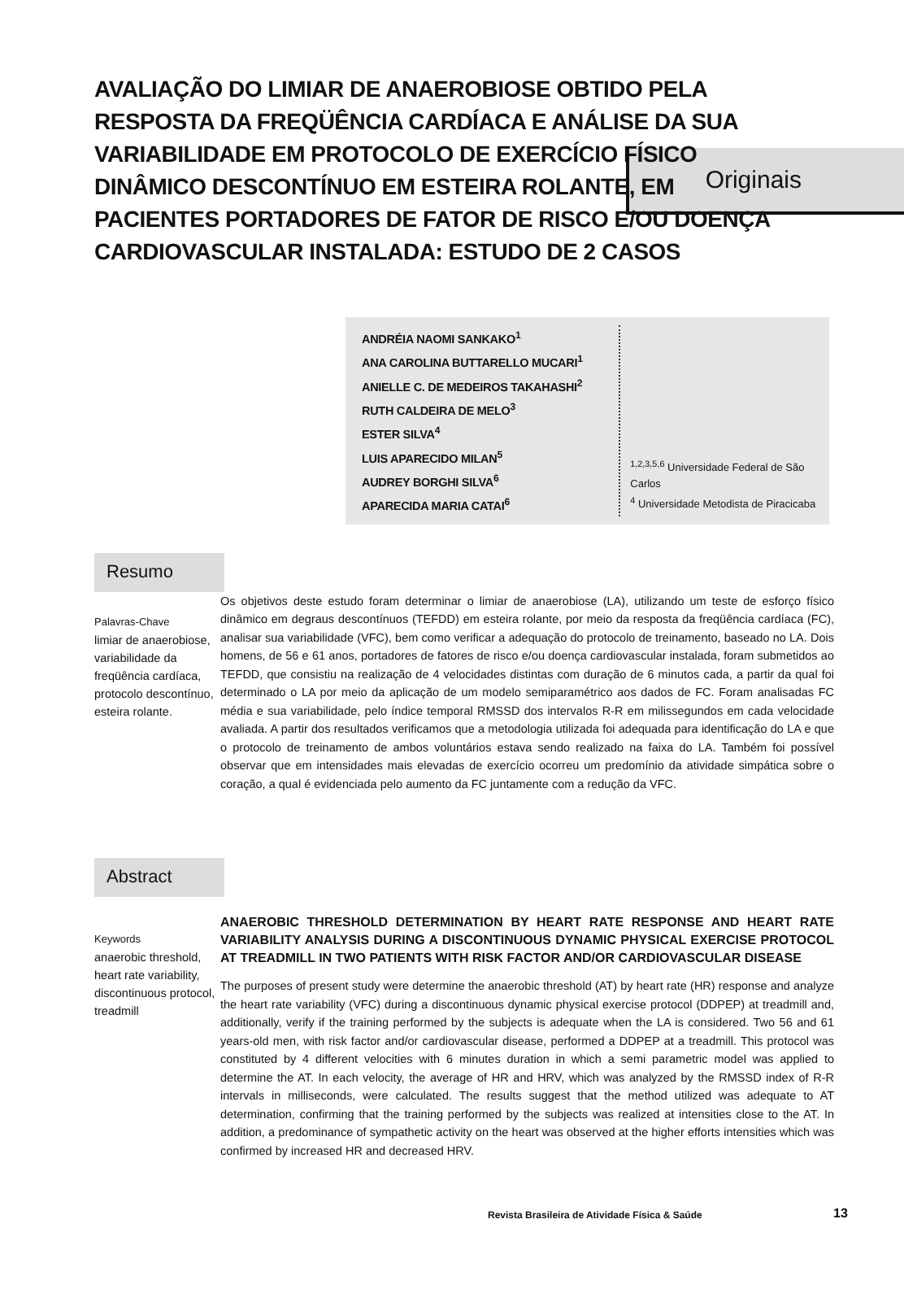Originais
AVALIAÇÃO DO LIMIAR DE ANAEROBIOSE OBTIDO PELA RESPOSTA DA FREQÜÊNCIA CARDÍACA E ANÁLISE DA SUA VARIABILIDADE EM PROTOCOLO DE EXERCÍCIO FÍSICO DINÂMICO DESCONTÍNUO EM ESTEIRA ROLANTE, EM PACIENTES PORTADORES DE FATOR DE RISCO E/OU DOENÇA CARDIOVASCULAR INSTALADA: ESTUDO DE 2 CASOS
ANDRÉIA NAOMI SANKAKO<sup>1</sup>
ANA CAROLINA BUTTARELLO MUCARI<sup>1</sup>
ANIELLE C. DE MEDEIROS TAKAHASHI<sup>2</sup>
RUTH CALDEIRA DE MELO<sup>3</sup>
ESTER SILVA<sup>4</sup>
LUIS APARECIDO MILAN<sup>5</sup>
AUDREY BORGHI SILVA<sup>6</sup>
APARECIDA MARIA CATAI<sup>6</sup>
<sup>1,2,3,5,6</sup> Universidade Federal de São Carlos
<sup>4</sup> Universidade Metodista de Piracicaba
Resumo
Palavras-Chave
limiar de anaerobiose, variabilidade da freqüência cardíaca, protocolo descontínuo, esteira rolante.
Os objetivos deste estudo foram determinar o limiar de anaerobiose (LA), utilizando um teste de esforço físico dinâmico em degraus descontínuos (TEFDD) em esteira rolante, por meio da resposta da freqüência cardíaca (FC), analisar sua variabilidade (VFC), bem como verificar a adequação do protocolo de treinamento, baseado no LA. Dois homens, de 56 e 61 anos, portadores de fatores de risco e/ou doença cardiovascular instalada, foram submetidos ao TEFDD, que consistiu na realização de 4 velocidades distintas com duração de 6 minutos cada, a partir da qual foi determinado o LA por meio da aplicação de um modelo semiparamétrico aos dados de FC. Foram analisadas FC média e sua variabilidade, pelo índice temporal RMSSD dos intervalos R-R em milissegundos em cada velocidade avaliada. A partir dos resultados verificamos que a metodologia utilizada foi adequada para identificação do LA e que o protocolo de treinamento de ambos voluntários estava sendo realizado na faixa do LA. Também foi possível observar que em intensidades mais elevadas de exercício ocorreu um predomínio da atividade simpática sobre o coração, a qual é evidenciada pelo aumento da FC juntamente com a redução da VFC.
Abstract
Keywords
anaerobic threshold, heart rate variability, discontinuous protocol, treadmill
ANAEROBIC THRESHOLD DETERMINATION BY HEART RATE RESPONSE AND HEART RATE VARIABILITY ANALYSIS DURING A DISCONTINUOUS DYNAMIC PHYSICAL EXERCISE PROTOCOL AT TREADMILL IN TWO PATIENTS WITH RISK FACTOR AND/OR CARDIOVASCULAR DISEASE
The purposes of present study were determine the anaerobic threshold (AT) by heart rate (HR) response and analyze the heart rate variability (VFC) during a discontinuous dynamic physical exercise protocol (DDPEP) at treadmill and, additionally, verify if the training performed by the subjects is adequate when the LA is considered. Two 56 and 61 years-old men, with risk factor and/or cardiovascular disease, performed a DDPEP at a treadmill. This protocol was constituted by 4 different velocities with 6 minutes duration in which a semi parametric model was applied to determine the AT. In each velocity, the average of HR and HRV, which was analyzed by the RMSSD index of R-R intervals in milliseconds, were calculated. The results suggest that the method utilized was adequate to AT determination, confirming that the training performed by the subjects was realized at intensities close to the AT. In addition, a predominance of sympathetic activity on the heart was observed at the higher efforts intensities which was confirmed by increased HR and decreased HRV.
Revista Brasileira de Atividade Física & Saúde
13